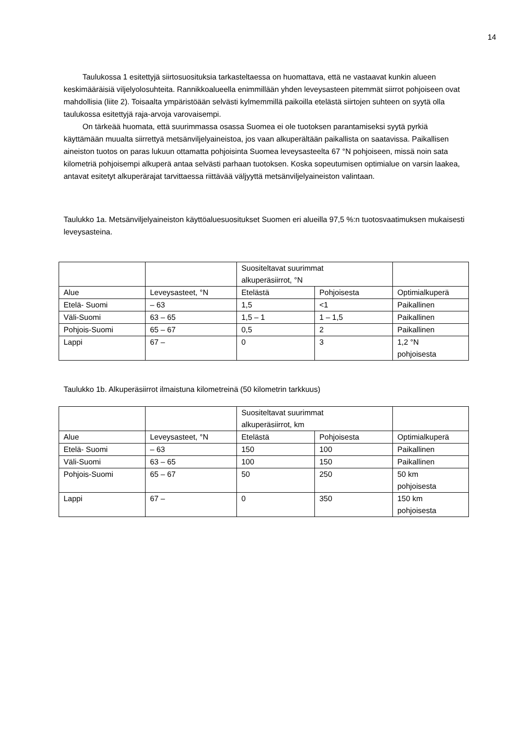14
Taulukossa 1 esitettyjä siirtosuosituksia tarkasteltaessa on huomattava, että ne vastaavat kunkin alueen keskimääräisiä viljelyolosuhteita. Rannikkoalueella enimmillään yhden leveysasteen pitemmät siirrot pohjoiseen ovat mahdollisia (liite 2). Toisaalta ympäristöään selvästi kylmemmillä paikoilla etelästä siirtojen suhteen on syytä olla taulukossa esitettyjä raja-arvoja varovaisempi.
On tärkeää huomata, että suurimmassa osassa Suomea ei ole tuotoksen parantamiseksi syytä pyrkiä käyttämään muualta siirrettyä metsänviljelyaineistoa, jos vaan alkuperältään paikallista on saatavissa. Paikallisen aineiston tuotos on paras lukuun ottamatta pohjoisinta Suomea leveysasteelta 67 °N pohjoiseen, missä noin sata kilometriä pohjoisempi alkuperä antaa selvästi parhaan tuotoksen. Koska sopeutumisen optimialue on varsin laakea, antavat esitetyt alkuperärajat tarvittaessa riittävää väljyyttä metsänviljelyaineiston valintaan.
Taulukko 1a. Metsänviljelyaineiston käyttöaluesuositukset Suomen eri alueilla 97,5 %:n tuotosvaatimuksen mukaisesti leveysasteina.
| | | Suositeltavat suurimmat alkuperäsiirrot, °N | | |
| Alue | Leveysasteet, °N | Etelästä | Pohjoisesta | Optimialkuperä |
| Etelä- Suomi | – 63 | 1,5 | <1 | Paikallinen |
| Väli-Suomi | 63 – 65 | 1,5 – 1 | 1 – 1,5 | Paikallinen |
| Pohjois-Suomi | 65 – 67 | 0,5 | 2 | Paikallinen |
| Lappi | 67 – | 0 | 3 | 1,2 °N pohjoisesta |
Taulukko 1b. Alkuperäsiirrot ilmaistuna kilometreinä (50 kilometrin tarkkuus)
| | | Suositeltavat suurimmat alkuperäsiirrot, km | | |
| Alue | Leveysasteet, °N | Etelästä | Pohjoisesta | Optimialkuperä |
| Etelä- Suomi | – 63 | 150 | 100 | Paikallinen |
| Väli-Suomi | 63 – 65 | 100 | 150 | Paikallinen |
| Pohjois-Suomi | 65 – 67 | 50 | 250 | 50 km pohjoisesta |
| Lappi | 67 – | 0 | 350 | 150 km pohjoisesta |